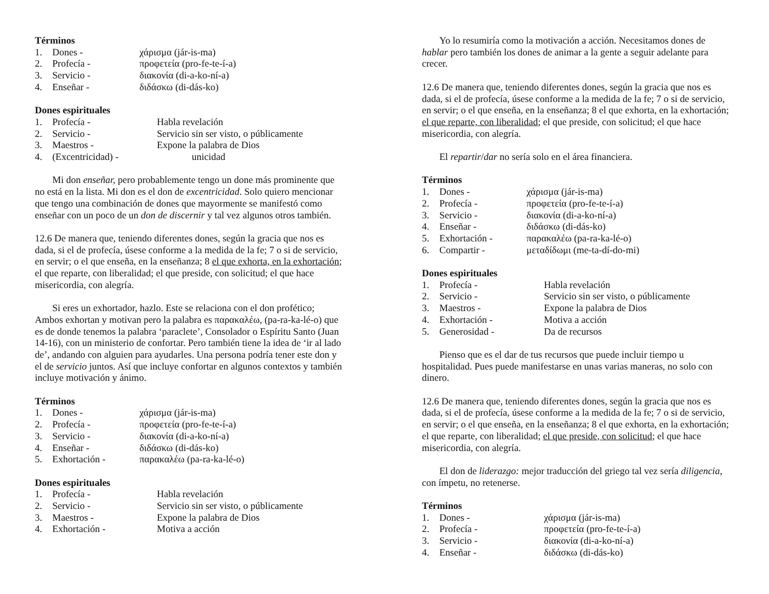Términos
1. Dones - χάρισμα (jár-is-ma)
2. Profecía - προφετεία (pro-fe-te-í-a)
3. Servicio - διακονία (di-a-ko-ní-a)
4. Enseñar - διδάσκω (di-dás-ko)
Dones espirituales
1. Profecía - Habla revelación
2. Servicio - Servicio sin ser visto, o públicamente
3. Maestros - Expone la palabra de Dios
4. (Excentricidad) - unicidad
Mi don enseñar, pero probablemente tengo un done más prominente que no está en la lista. Mi don es el don de excentricidad. Solo quiero mencionar que tengo una combinación de dones que mayormente se manifestó como enseñar con un poco de un don de discernir y tal vez algunos otros también.
12.6 De manera que, teniendo diferentes dones, según la gracia que nos es dada, si el de profecía, úsese conforme a la medida de la fe; 7 o si de servicio, en servir; o el que enseña, en la enseñanza; 8 el que exhorta, en la exhortación; el que reparte, con liberalidad; el que preside, con solicitud; el que hace misericordia, con alegría.
Si eres un exhortador, hazlo. Este se relaciona con el don profético; Ambos exhortan y motivan pero la palabra es παρακαλέω, (pa-ra-ka-lé-o) que es de donde tenemos la palabra ‘paraclete’, Consolador o Espíritu Santo (Juan 14-16), con un ministerio de confortar. Pero también tiene la idea de ‘ir al lado de’, andando con alguien para ayudarles. Una persona podría tener este don y el de servicio juntos. Así que incluye confortar en algunos contextos y también incluye motivación y ánimo.
Términos
1. Dones - χάρισμα (jár-is-ma)
2. Profecía - προφετεία (pro-fe-te-í-a)
3. Servicio - διακονία (di-a-ko-ní-a)
4. Enseñar - διδάσκω (di-dás-ko)
5. Exhortación - παρακαλέω (pa-ra-ka-lé-o)
Dones espirituales
1. Profecía - Habla revelación
2. Servicio - Servicio sin ser visto, o públicamente
3. Maestros - Expone la palabra de Dios
4. Exhortación - Motiva a acción
Yo lo resumiría como la motivación a acción. Necesitamos dones de hablar pero también los dones de animar a la gente a seguir adelante para crecer.
12.6 De manera que, teniendo diferentes dones, según la gracia que nos es dada, si el de profecía, úsese conforme a la medida de la fe; 7 o si de servicio, en servir; o el que enseña, en la enseñanza; 8 el que exhorta, en la exhortación; el que reparte, con liberalidad; el que preside, con solicitud; el que hace misericordia, con alegría.
El repartir/dar no sería solo en el área financiera.
Términos
1. Dones - χάρισμα (jár-is-ma)
2. Profecía - προφετεία (pro-fe-te-í-a)
3. Servicio - διακονία (di-a-ko-ní-a)
4. Enseñar - διδάσκω (di-dás-ko)
5. Exhortación - παρακαλέω (pa-ra-ka-lé-o)
6. Compartir - μεταδίδωμι (me-ta-dí-do-mi)
Dones espirituales
1. Profecía - Habla revelación
2. Servicio - Servicio sin ser visto, o públicamente
3. Maestros - Expone la palabra de Dios
4. Exhortación - Motiva a acción
5. Generosidad - Da de recursos
Pienso que es el dar de tus recursos que puede incluir tiempo u hospitalidad. Pues puede manifestarse en unas varias maneras, no solo con dinero.
12.6 De manera que, teniendo diferentes dones, según la gracia que nos es dada, si el de profecía, úsese conforme a la medida de la fe; 7 o si de servicio, en servir; o el que enseña, en la enseñanza; 8 el que exhorta, en la exhortación; el que reparte, con liberalidad; el que preside, con solicitud; el que hace misericordia, con alegría.
El don de liderazgo: mejor traducción del griego tal vez sería diligencia, con ímpetu, no retenerse.
Términos
1. Dones - χάρισμα (jár-is-ma)
2. Profecía - προφετεία (pro-fe-te-í-a)
3. Servicio - διακονία (di-a-ko-ní-a)
4. Enseñar - διδάσκω (di-dás-ko)